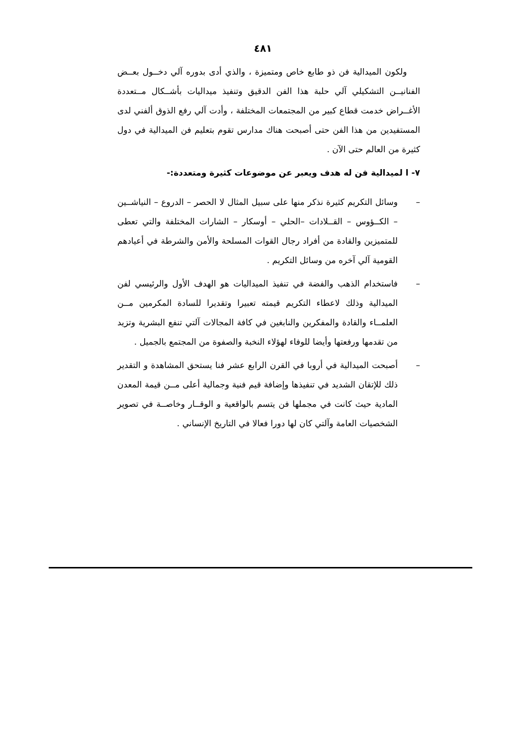٤٨١
ولكون الميدالية فن ذو طابع خاص ومتميزة ، والذي أدى بدوره آلي دخــول بعــض الفنانيــن التشكيلي آلي حلبة هذا الفن الدقيق وتنفيذ ميداليات بأشــكال مــتعددة الأغــراض خدمت قطاع كبير من المجتمعات المختلفة ، وأدت آلي رفع الذوق ألفني لدى المستفيدين من هذا الفن حتى أصبحت هناك مدارس تقوم بتعليم فن الميدالية في دول كثيرة من العالم حتى الآن .
٧- ا لميدالية فن له هدف ويعبر عن موضوعات كثيرة ومتعددة:-
– وسائل التكريم كثيرة نذكر منها على سبيل المثال لا الحصر – الدروع – النياشــين – الكــؤوس – القــلادات –الحلي – أوسكار – الشارات المختلفة والتي تعطى للمتميزين والقادة من أفراد رجال القوات المسلحة والأمن والشرطة في أعيادهم القومية آلي آخره من وسائل التكريم .
– فاستخدام الذهب والفضة في تنفيذ الميداليات هو الهدف الأول والرئيسي لفن الميدالية وذلك لاعطاء التكريم قيمته تعبيرا وتقديرا للسادة المكرمين مــن العلمــاء والقادة والمفكرين والنابغين في كافة المجالات آلتي تنفع البشرية وتزيد من تقدمها ورفعتها وأيضا للوفاء لهؤلاء النخبة والصفوة من المجتمع بالجميل .
– أصبحت الميدالية في أروبا في القرن الرابع عشر فنا يستحق المشاهدة و التقدير ذلك للإتقان الشديد في تنفيذها وإضافة قيم فنية وجمالية أعلى مــن قيمة المعدن المادية حيث كانت في مجملها فن يتسم بالواقعية و الوقــار وخاصــة في تصوير الشخصيات العامة وآلتي كان لها دورا فعالا في التاريخ الإنساني .